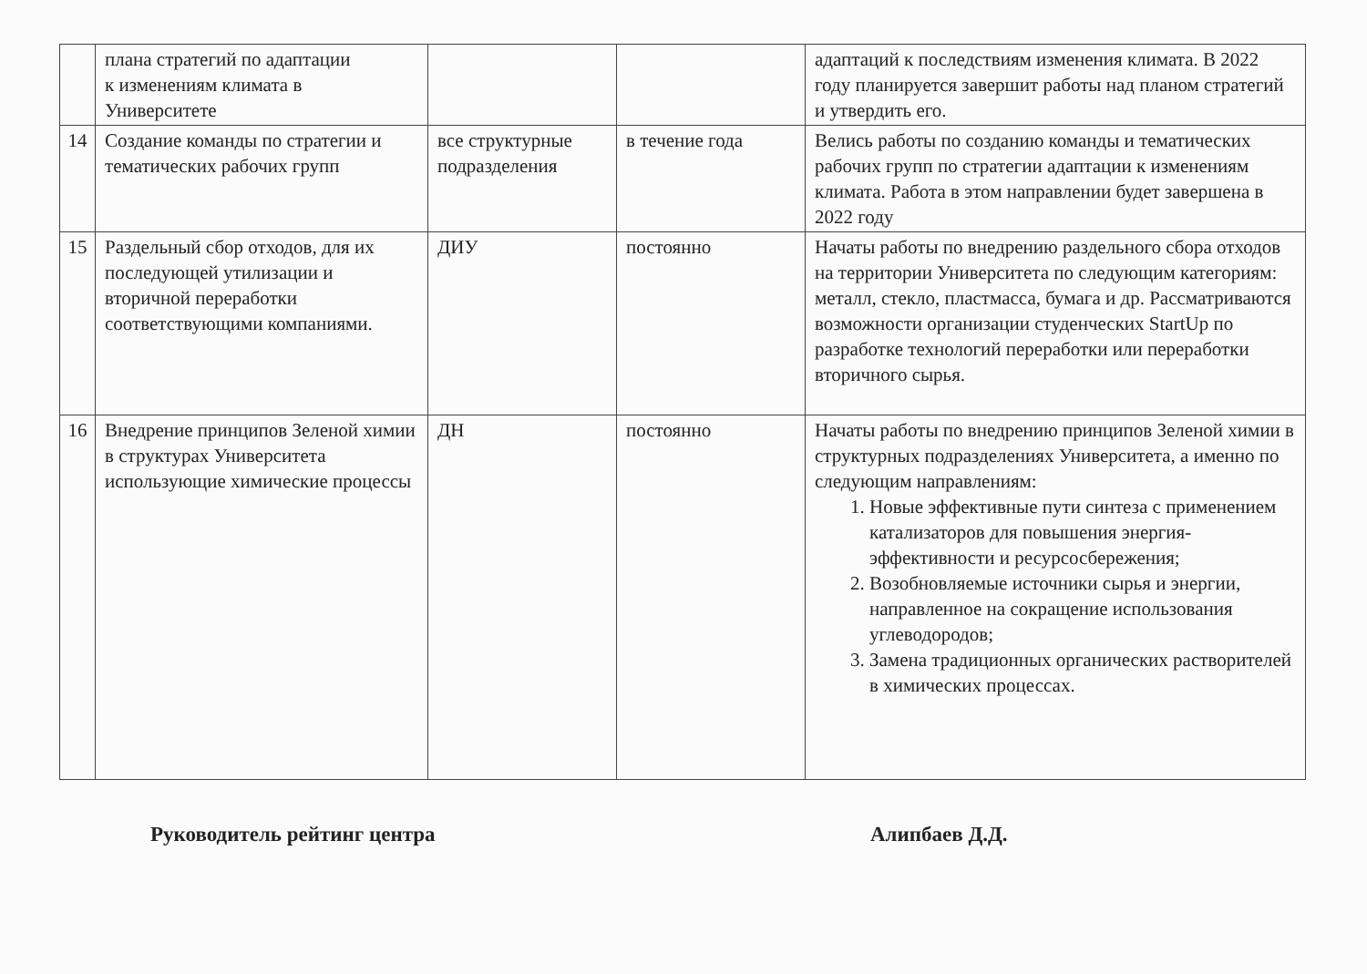| | плана стратегий по адаптации к изменениям климата в Университете | | | адаптаций к последствиям изменения климата. В 2022 году планируется завершит работы над планом стратегий и утвердить его. |
| 14 | Создание команды по стратегии и тематических рабочих групп | все структурные подразделения | в течение года | Велись работы по созданию команды и тематических рабочих групп по стратегии адаптации к изменениям климата. Работа в этом направлении будет завершена в 2022 году |
| 15 | Раздельный сбор отходов, для их последующей утилизации и вторичной переработки соответствующими компаниями. | ДИУ | постоянно | Начаты работы по внедрению раздельного сбора отходов на территории Университета по следующим категориям: металл, стекло, пластмасса, бумага и др. Рассматриваются возможности организации студенческих StartUp по разработке технологий переработки или переработки вторичного сырья. |
| 16 | Внедрение принципов Зеленой химии в структурах Университета использующие химические процессы | ДН | постоянно | Начаты работы по внедрению принципов Зеленой химии в структурных подразделениях Университета, а именно по следующим направлениям: 1. Новые эффективные пути синтеза с применением катализаторов для повышения энергия-эффективности и ресурсосбережения; 2. Возобновляемые источники сырья и энергии, направленное на сокращение использования углеводородов; 3. Замена традиционных органических растворителей в химических процессах. |
Руководитель рейтинг центра Алипбаев Д.Д.